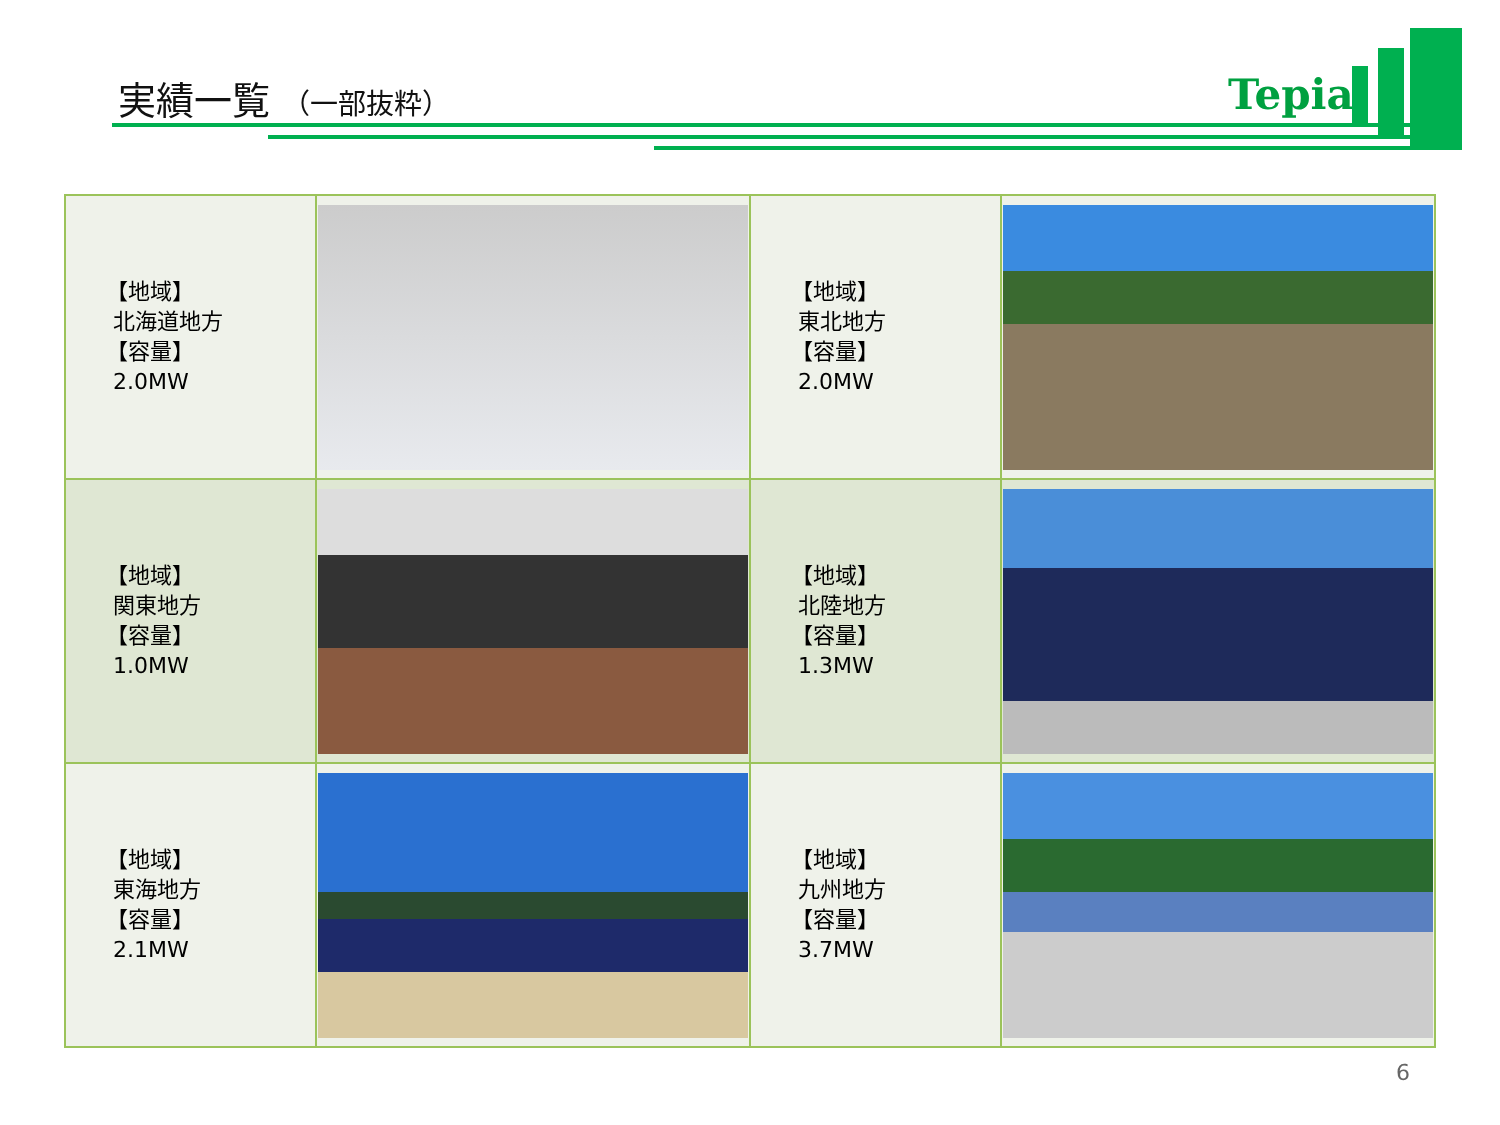実績一覧 （一部抜粋） Tepia
| 【地域】 北海道地方 【容量】 2.0MW | | 【地域】 東北地方 【容量】 2.0MW | |
| 【地域】 関東地方 【容量】 1.0MW | | 【地域】 北陸地方 【容量】 1.3MW | |
| 【地域】 東海地方 【容量】 2.1MW | | 【地域】 九州地方 【容量】 3.7MW | |
6